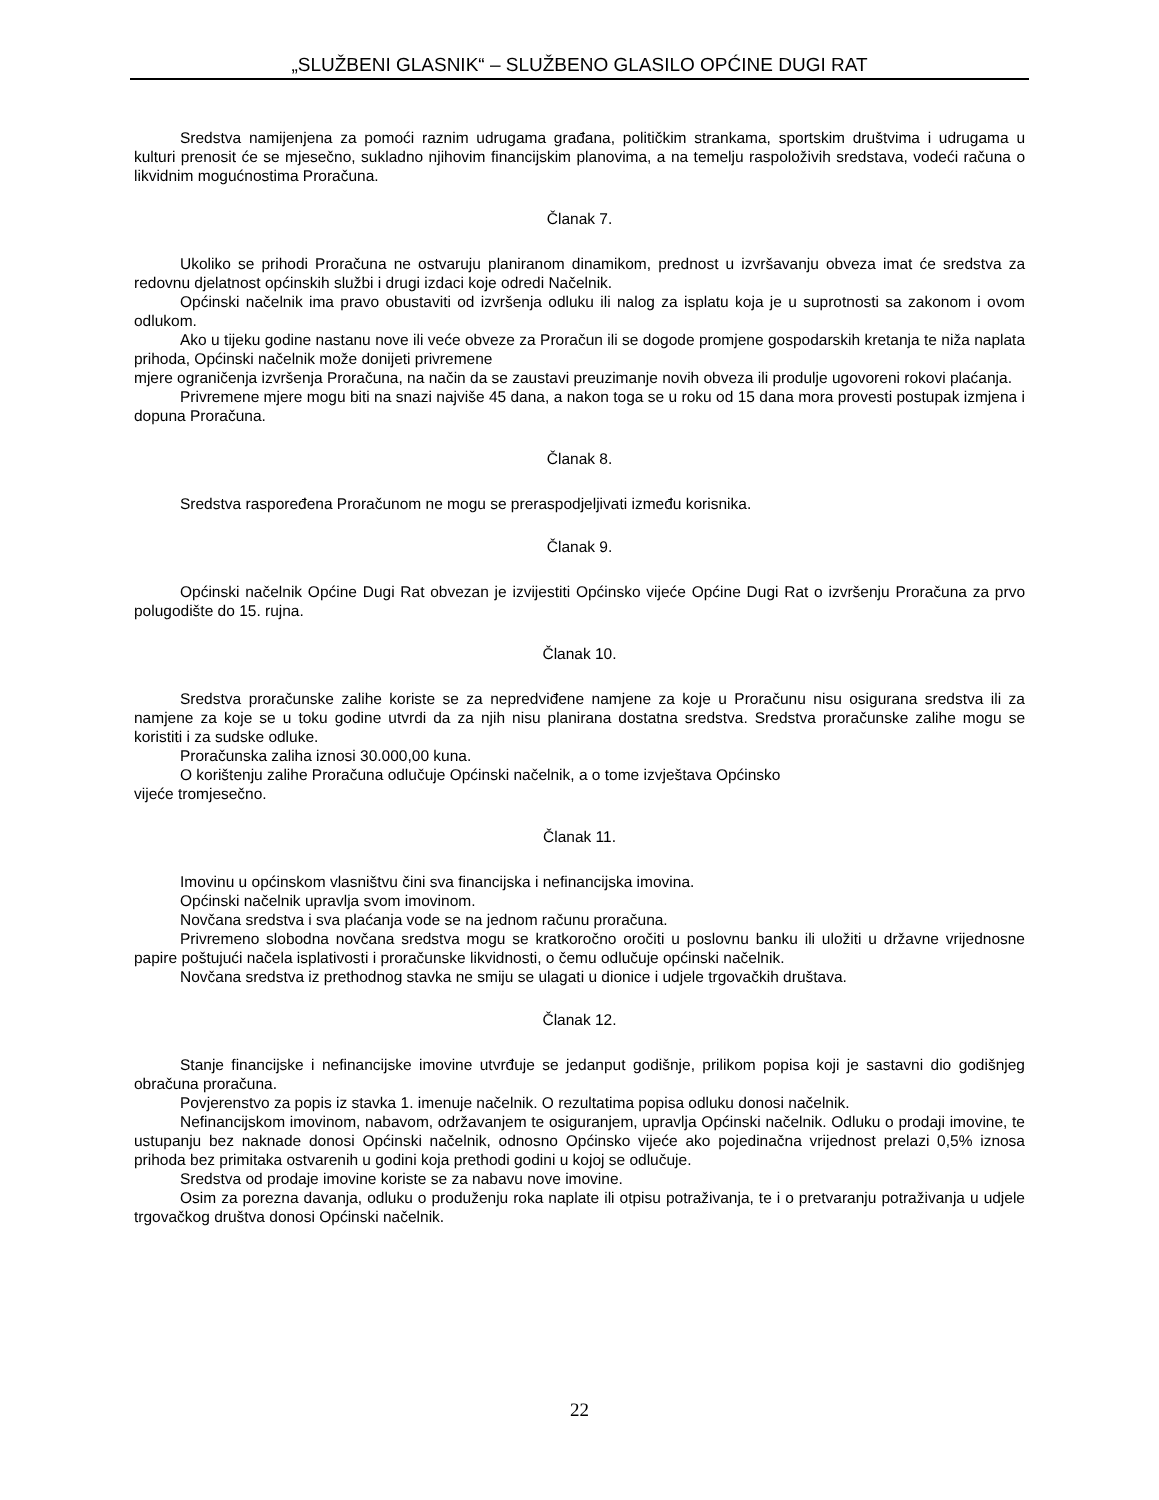„SLUŽBENI GLASNIK“ – SLUŽBENO GLASILO OPĆINE DUGI RAT
Sredstva namijenjena za pomoći raznim udrugama građana, političkim strankama, sportskim društvima i udrugama u kulturi prenosit će se mjesečno, sukladno njihovim financijskim planovima, a na temelju raspoloživih sredstava, vodeći računa o likvidnim mogućnostima Proračuna.
Članak 7.
Ukoliko se prihodi Proračuna ne ostvaruju planiranom dinamikom, prednost u izvršavanju obveza imat će sredstva za redovnu djelatnost općinskih službi i drugi izdaci koje odredi Načelnik.
Općinski načelnik ima pravo obustaviti od izvršenja odluku ili nalog za isplatu koja je u suprotnosti sa zakonom i ovom odlukom.
Ako u tijeku godine nastanu nove ili veće obveze za Proračun ili se dogode promjene gospodarskih kretanja te niža naplata prihoda, Općinski načelnik može donijeti privremene
mjere ograničenja izvršenja Proračuna, na način da se zaustavi preuzimanje novih obveza ili produlje ugovoreni rokovi plaćanja.
Privremene mjere mogu biti na snazi najviše 45 dana, a nakon toga se u roku od 15 dana mora provesti postupak izmjena i dopuna Proračuna.
Članak 8.
Sredstva raspoređena Proračunom ne mogu se preraspodjeljivati između korisnika.
Članak 9.
Općinski načelnik Općine Dugi Rat obvezan je izvijestiti Općinsko vijeće Općine Dugi Rat o izvršenju Proračuna za prvo polugodište do 15. rujna.
Članak 10.
Sredstva proračunske zalihe koriste se za nepredviđene namjene za koje u Proračunu nisu osigurana sredstva ili za namjene za koje se u toku godine utvrdi da za njih nisu planirana dostatna sredstva. Sredstva proračunske zalihe mogu se koristiti i za sudske odluke.
Proračunska zaliha iznosi 30.000,00 kuna.
O korištenju zalihe Proračuna odlučuje Općinski načelnik, a o tome izvještava Općinsko
vijeće tromjesečno.
Članak 11.
Imovinu u općinskom vlasništvu čini sva financijska i nefinancijska imovina.
Općinski načelnik upravlja svom imovinom.
Novčana sredstva i sva plaćanja vode se na jednom računu proračuna.
Privremeno slobodna novčana sredstva mogu se kratkoročno oročiti u poslovnu banku ili uložiti u državne vrijednosne papire poštujući načela isplativosti i proračunske likvidnosti, o čemu odlučuje općinski načelnik.
Novčana sredstva iz prethodnog stavka ne smiju se ulagati u dionice i udjele trgovačkih društava.
Članak 12.
Stanje financijske i nefinancijske imovine utvrđuje se jedanput godišnje, prilikom popisa koji je sastavni dio godišnjeg obračuna proračuna.
Povjerenstvo za popis iz stavka 1. imenuje načelnik. O rezultatima popisa odluku donosi načelnik.
Nefinancijskom imovinom, nabavom, održavanjem te osiguranjem, upravlja Općinski načelnik. Odluku o prodaji imovine, te ustupanju bez naknade donosi Općinski načelnik, odnosno Općinsko vijeće ako pojedinačna vrijednost prelazi 0,5% iznosa prihoda bez primitaka ostvarenih u godini koja prethodi godini u kojoj se odlučuje.
Sredstva od prodaje imovine koriste se za nabavu nove imovine.
Osim za porezna davanja, odluku o produženju roka naplate ili otpisu potraživanja, te i o pretvaranju potraživanja u udjele trgovačkog društva donosi Općinski načelnik.
22